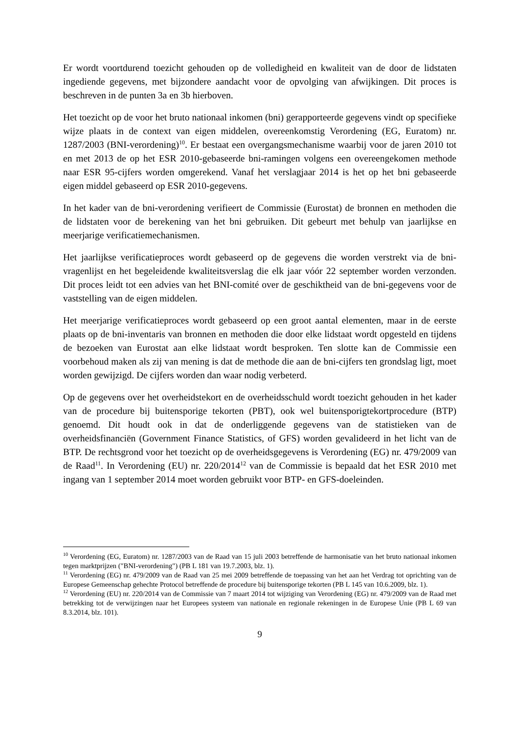Er wordt voortdurend toezicht gehouden op de volledigheid en kwaliteit van de door de lidstaten ingediende gegevens, met bijzondere aandacht voor de opvolging van afwijkingen. Dit proces is beschreven in de punten 3a en 3b hierboven.
Het toezicht op de voor het bruto nationaal inkomen (bni) gerapporteerde gegevens vindt op specifieke wijze plaats in de context van eigen middelen, overeenkomstig Verordening (EG, Euratom) nr. 1287/2003 (BNI-verordening)<sup>10</sup>. Er bestaat een overgangsmechanisme waarbij voor de jaren 2010 tot en met 2013 de op het ESR 2010-gebaseerde bni-ramingen volgens een overeengekomen methode naar ESR 95-cijfers worden omgerekend. Vanaf het verslagjaar 2014 is het op het bni gebaseerde eigen middel gebaseerd op ESR 2010-gegevens.
In het kader van de bni-verordening verifieert de Commissie (Eurostat) de bronnen en methoden die de lidstaten voor de berekening van het bni gebruiken. Dit gebeurt met behulp van jaarlijkse en meerjarige verificatiemechanismen.
Het jaarlijkse verificatieproces wordt gebaseerd op de gegevens die worden verstrekt via de bni-vragenlijst en het begeleidende kwaliteitsverslag die elk jaar vóór 22 september worden verzonden. Dit proces leidt tot een advies van het BNI-comité over de geschiktheid van de bni-gegevens voor de vaststelling van de eigen middelen.
Het meerjarige verificatieproces wordt gebaseerd op een groot aantal elementen, maar in de eerste plaats op de bni-inventaris van bronnen en methoden die door elke lidstaat wordt opgesteld en tijdens de bezoeken van Eurostat aan elke lidstaat wordt besproken. Ten slotte kan de Commissie een voorbehoud maken als zij van mening is dat de methode die aan de bni-cijfers ten grondslag ligt, moet worden gewijzigd. De cijfers worden dan waar nodig verbeterd.
Op de gegevens over het overheidstekort en de overheidsschuld wordt toezicht gehouden in het kader van de procedure bij buitensporige tekorten (PBT), ook wel buitensporigtekortprocedure (BTP) genoemd. Dit houdt ook in dat de onderliggende gegevens van de statistieken van de overheidsfinanciën (Government Finance Statistics, of GFS) worden gevalideerd in het licht van de BTP. De rechtsgrond voor het toezicht op de overheidsgegevens is Verordening (EG) nr. 479/2009 van de Raad<sup>11</sup>. In Verordening (EU) nr. 220/2014<sup>12</sup> van de Commissie is bepaald dat het ESR 2010 met ingang van 1 september 2014 moet worden gebruikt voor BTP- en GFS-doeleinden.
<sup>10</sup> Verordening (EG, Euratom) nr. 1287/2003 van de Raad van 15 juli 2003 betreffende de harmonisatie van het bruto nationaal inkomen tegen marktprijzen ("BNI-verordening") (PB L 181 van 19.7.2003, blz. 1).
<sup>11</sup> Verordening (EG) nr. 479/2009 van de Raad van 25 mei 2009 betreffende de toepassing van het aan het Verdrag tot oprichting van de Europese Gemeenschap gehechte Protocol betreffende de procedure bij buitensporige tekorten (PB L 145 van 10.6.2009, blz. 1).
<sup>12</sup> Verordening (EU) nr. 220/2014 van de Commissie van 7 maart 2014 tot wijziging van Verordening (EG) nr. 479/2009 van de Raad met betrekking tot de verwijzingen naar het Europees systeem van nationale en regionale rekeningen in de Europese Unie (PB L 69 van 8.3.2014, blz. 101).
9